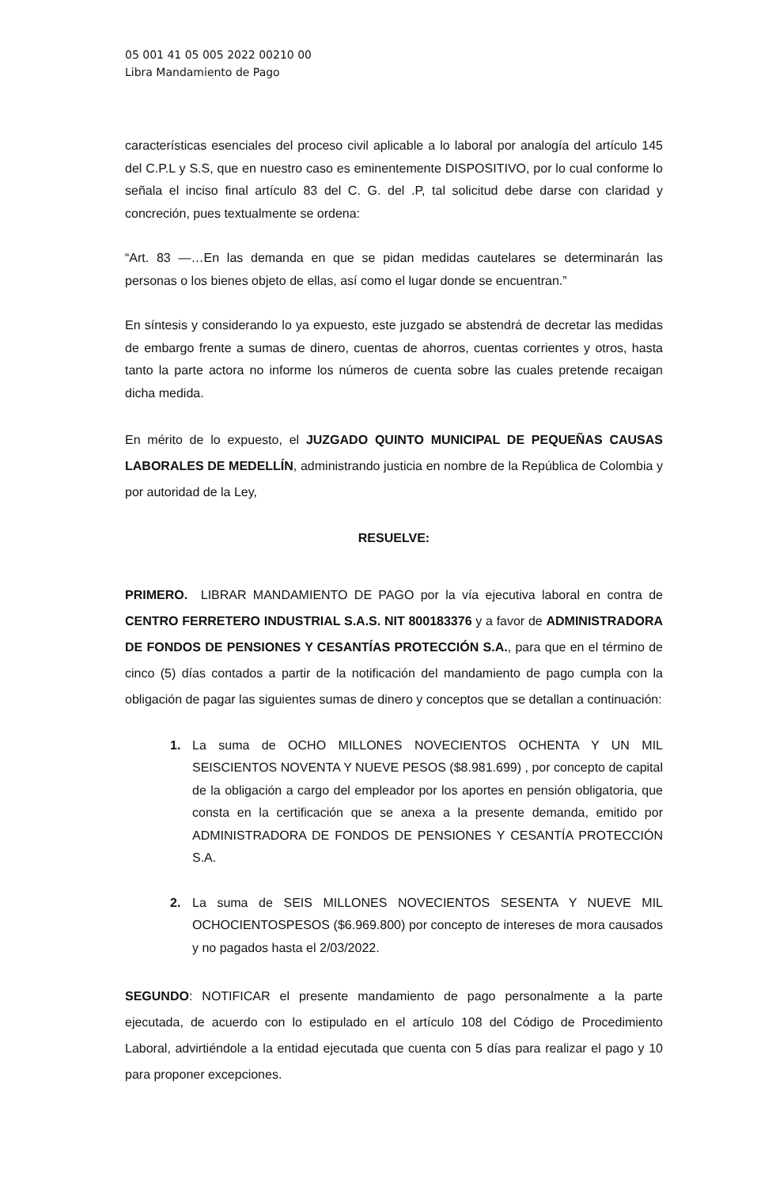05 001 41 05 005 2022 00210 00
Libra Mandamiento de Pago
características esenciales del proceso civil aplicable a lo laboral por analogía del artículo 145 del C.P.L y S.S, que en nuestro caso es eminentemente DISPOSITIVO, por lo cual conforme lo señala el inciso final artículo 83 del C. G. del .P, tal solicitud debe darse con claridad y concreción, pues textualmente se ordena:
“Art. 83 —…En las demanda en que se pidan medidas cautelares se determinarán las personas o los bienes objeto de ellas, así como el lugar donde se encuentran.”
En síntesis y considerando lo ya expuesto, este juzgado se abstendrá de decretar las medidas de embargo frente a sumas de dinero, cuentas de ahorros, cuentas corrientes y otros, hasta tanto la parte actora no informe los números de cuenta sobre las cuales pretende recaigan dicha medida.
En mérito de lo expuesto, el JUZGADO QUINTO MUNICIPAL DE PEQUEÑAS CAUSAS LABORALES DE MEDELLÍN, administrando justicia en nombre de la República de Colombia y por autoridad de la Ley,
RESUELVE:
PRIMERO. LIBRAR MANDAMIENTO DE PAGO por la vía ejecutiva laboral en contra de CENTRO FERRETERO INDUSTRIAL S.A.S. NIT 800183376 y a favor de ADMINISTRADORA DE FONDOS DE PENSIONES Y CESANTÍAS PROTECCIÓN S.A., para que en el término de cinco (5) días contados a partir de la notificación del mandamiento de pago cumpla con la obligación de pagar las siguientes sumas de dinero y conceptos que se detallan a continuación:
1. La suma de OCHO MILLONES NOVECIENTOS OCHENTA Y UN MIL SEISCIENTOS NOVENTA Y NUEVE PESOS ($8.981.699) , por concepto de capital de la obligación a cargo del empleador por los aportes en pensión obligatoria, que consta en la certificación que se anexa a la presente demanda, emitido por ADMINISTRADORA DE FONDOS DE PENSIONES Y CESANTÍA PROTECCIÓN S.A.
2. La suma de SEIS MILLONES NOVECIENTOS SESENTA Y NUEVE MIL OCHOCIENTOSPESOS ($6.969.800) por concepto de intereses de mora causados y no pagados hasta el 2/03/2022.
SEGUNDO: NOTIFICAR el presente mandamiento de pago personalmente a la parte ejecutada, de acuerdo con lo estipulado en el artículo 108 del Código de Procedimiento Laboral, advirtiéndole a la entidad ejecutada que cuenta con 5 días para realizar el pago y 10 para proponer excepciones.